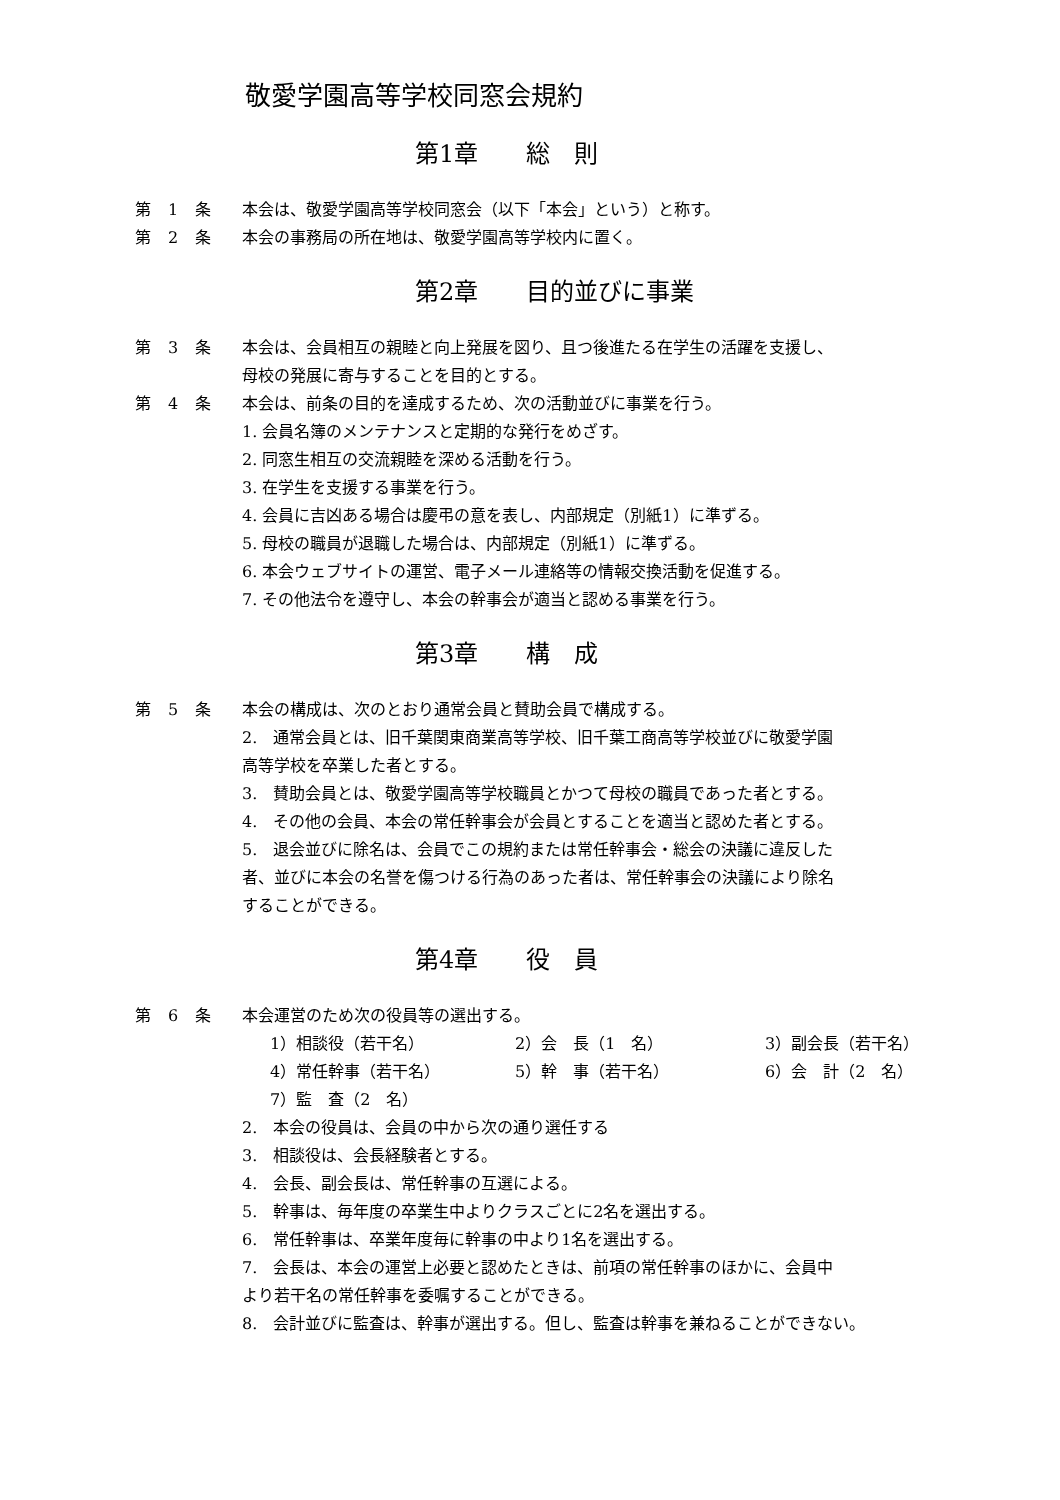敬愛学園高等学校同窓会規約
第1章　　総　則
第 1 条 本会は、敬愛学園高等学校同窓会（以下「本会」という）と称す。
第 2 条 本会の事務局の所在地は、敬愛学園高等学校内に置く。
第2章　　目的並びに事業
第 3 条 本会は、会員相互の親睦と向上発展を図り、且つ後進たる在学生の活躍を支援し、
母校の発展に寄与することを目的とする。
第 4 条 本会は、前条の目的を達成するため、次の活動並びに事業を行う。
1. 会員名簿のメンテナンスと定期的な発行をめざす。
2. 同窓生相互の交流親睦を深める活動を行う。
3. 在学生を支援する事業を行う。
4. 会員に吉凶ある場合は慶弔の意を表し、内部規定（別紙1）に準ずる。
5. 母校の職員が退職した場合は、内部規定（別紙1）に準ずる。
6. 本会ウェブサイトの運営、電子メール連絡等の情報交換活動を促進する。
7. その他法令を遵守し、本会の幹事会が適当と認める事業を行う。
第3章　　構　成
第 5 条 本会の構成は、次のとおり通常会員と賛助会員で構成する。
2.　通常会員とは、旧千葉関東商業高等学校、旧千葉工商高等学校並びに敬愛学園
高等学校を卒業した者とする。
3.　賛助会員とは、敬愛学園高等学校職員とかつて母校の職員であった者とする。
4.　その他の会員、本会の常任幹事会が会員とすることを適当と認めた者とする。
5.　退会並びに除名は、会員でこの規約または常任幹事会・総会の決議に違反した
者、並びに本会の名誉を傷つける行為のあった者は、常任幹事会の決議により除名
することができる。
第4章　　役　員
第 6 条 本会運営のため次の役員等の選出する。
1）相談役（若干名） 2）会　長（1　名） 3）副会長（若干名） 4）常任幹事（若干名） 5）幹　事（若干名） 6）会　計（2　名） 7）監　査（2　名）
2.　本会の役員は、会員の中から次の通り選任する
3.　相談役は、会長経験者とする。
4.　会長、副会長は、常任幹事の互選による。
5.　幹事は、毎年度の卒業生中よりクラスごとに2名を選出する。
6.　常任幹事は、卒業年度毎に幹事の中より1名を選出する。
7.　会長は、本会の運営上必要と認めたときは、前項の常任幹事のほかに、会員中
より若干名の常任幹事を委嘱することができる。
8.　会計並びに監査は、幹事が選出する。但し、監査は幹事を兼ねることができない。